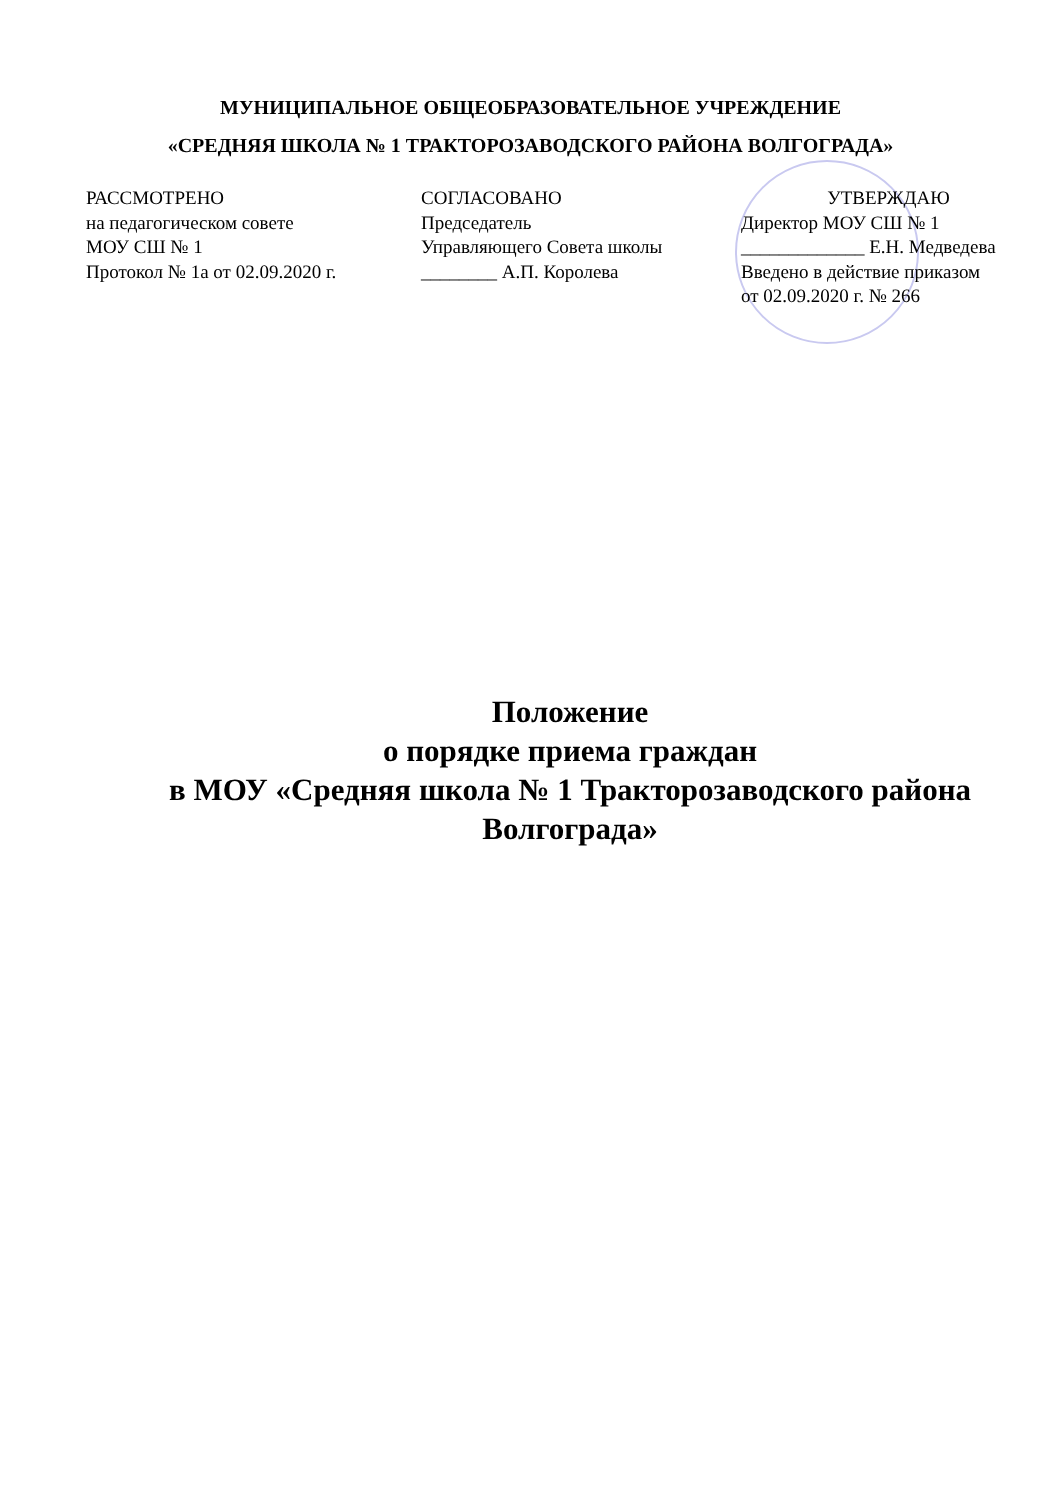МУНИЦИПАЛЬНОЕ ОБЩЕОБРАЗОВАТЕЛЬНОЕ УЧРЕЖДЕНИЕ
«СРЕДНЯЯ ШКОЛА № 1 ТРАКТОРОЗАВОДСКОГО РАЙОНА ВОЛГОГРАДА»
РАССМОТРЕНО
на педагогическом совете
МОУ СШ № 1
Протокол № 1а от 02.09.2020 г.
СОГЛАСОВАНО
Председатель
Управляющего Совета школы
________ А.П. Королева
УТВЕРЖДАЮ
Директор МОУ СШ № 1
_____________ Е.Н. Медведева
Введено в действие приказом
от 02.09.2020 г. № 266
Положение
о порядке приема граждан
в МОУ «Средняя школа № 1 Тракторозаводского района Волгограда»